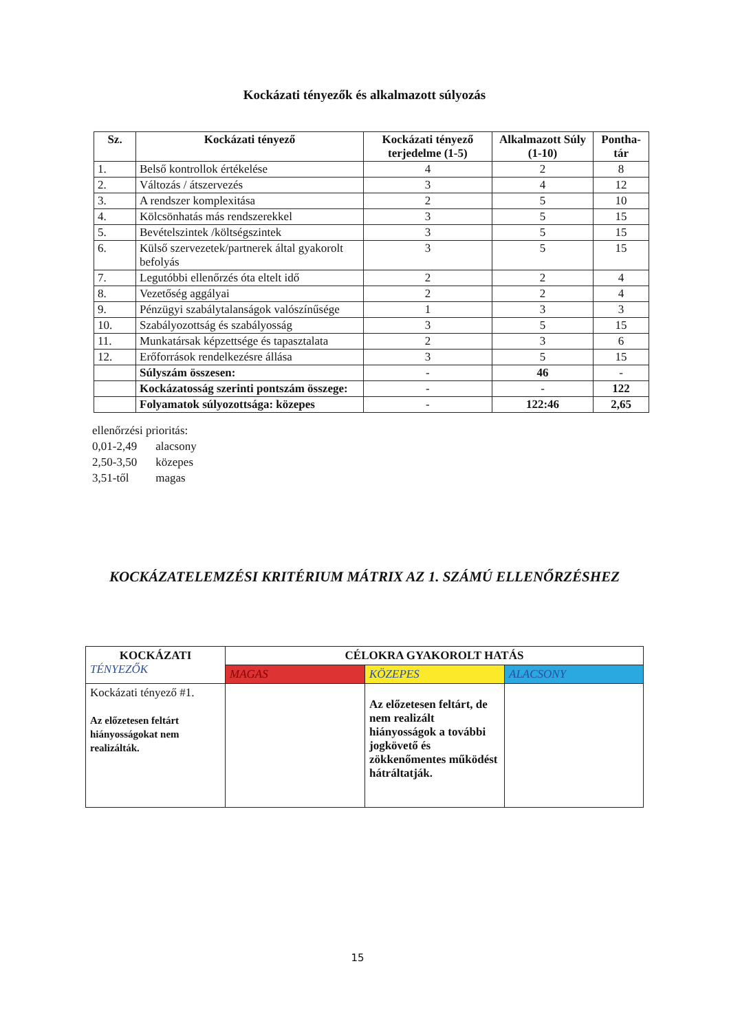Kockázati tényezők és alkalmazott súlyozás
| Sz. | Kockázati tényező | Kockázati tényező terjedelme (1-5) | Alkalmazott Súly (1-10) | Pontha-tár |
| --- | --- | --- | --- | --- |
| 1. | Belső kontrollok értékelése | 4 | 2 | 8 |
| 2. | Változás / átszervezés | 3 | 4 | 12 |
| 3. | A rendszer komplexitása | 2 | 5 | 10 |
| 4. | Kölcsönhatás más rendszerekkel | 3 | 5 | 15 |
| 5. | Bevételszintek /költségszintek | 3 | 5 | 15 |
| 6. | Külső szervezetek/partnerek által gyakorolt befolyás | 3 | 5 | 15 |
| 7. | Legutóbbi ellenőrzés óta eltelt idő | 2 | 2 | 4 |
| 8. | Vezetőség aggályai | 2 | 2 | 4 |
| 9. | Pénzügyi szabálytalanságok valószínűsége | 1 | 3 | 3 |
| 10. | Szabályozottság és szabályosság | 3 | 5 | 15 |
| 11. | Munkatársak képzettsége és tapasztalata | 2 | 3 | 6 |
| 12. | Erőforrások rendelkezésre állása | 3 | 5 | 15 |
| | Súlyszám összesen: | - | 46 | - |
| | Kockázatosság szerinti pontszám összege: | - | - | 122 |
| | Folyamatok súlyozottsága: közepes | - | 122:46 | 2,65 |
ellenőrzési prioritás:
0,01-2,49 alacsony
2,50-3,50 közepes
3,51-től magas
KOCKÁZATELEMZÉSI KRITÉRIUM MÁTRIX AZ 1. SZÁMÚ ELLENŐRZÉSHEZ
| KOCKÁZATI TÉNYEZŐK | CÉLOKRA GYAKOROLT HATÁS | | |
| | MAGAS | KÖZEPES | ALACSONY |
| Kockázati tényező #1. Az előzetesen feltárt hiányosságokat nem realizálták. | | Az előzetesen feltárt, de nem realizált hiányosságok a további jogkövető és zökkenőmentes működést hátráltatják. | |
15